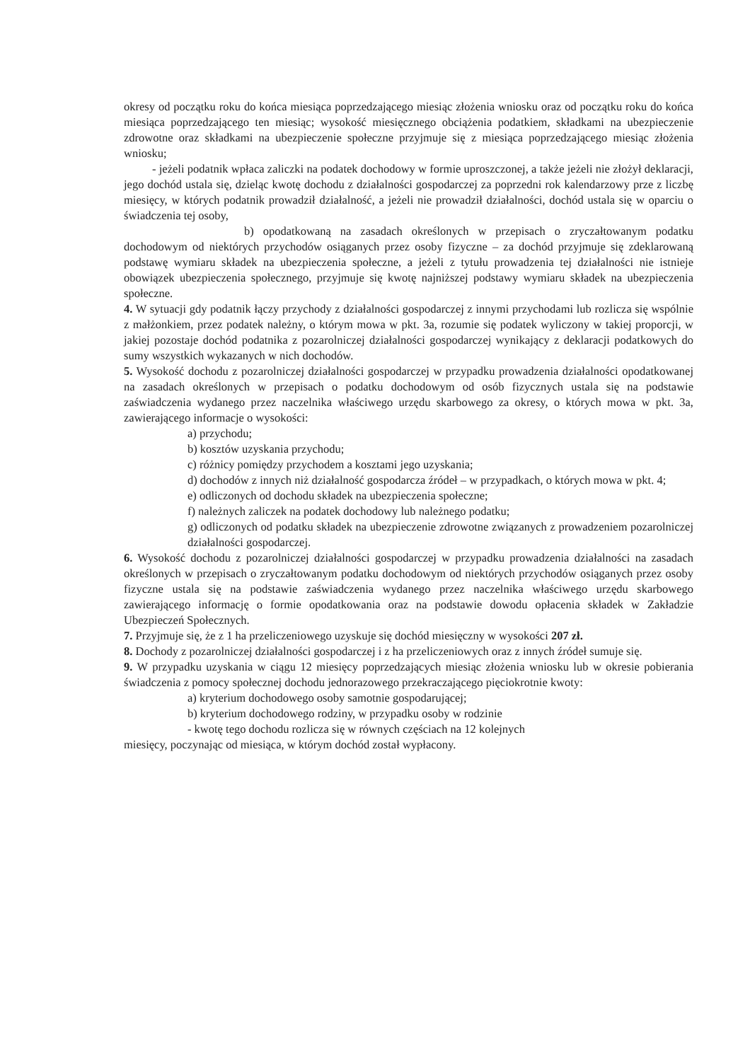okresy od początku roku do końca miesiąca poprzedzającego miesiąc złożenia wniosku oraz od początku roku do końca miesiąca poprzedzającego ten miesiąc; wysokość miesięcznego obciążenia podatkiem, składkami na ubezpieczenie zdrowotne oraz składkami na ubezpieczenie społeczne przyjmuje się z miesiąca poprzedzającego miesiąc złożenia wniosku;
- jeżeli podatnik wpłaca zaliczki na podatek dochodowy w formie uproszczonej, a także jeżeli nie złożył deklaracji, jego dochód ustala się, dzieląc kwotę dochodu z działalności gospodarczej za poprzedni rok kalendarzowy prze z liczbę miesięcy, w których podatnik prowadził działalność, a jeżeli nie prowadził działalności, dochód ustala się w oparciu o świadczenia tej osoby,
b) opodatkowaną na zasadach określonych w przepisach o zryczałtowanym podatku dochodowym od niektórych przychodów osiąganych przez osoby fizyczne – za dochód przyjmuje się zdeklarowaną podstawę wymiaru składek na ubezpieczenia społeczne, a jeżeli z tytułu prowadzenia tej działalności nie istnieje obowiązek ubezpieczenia społecznego, przyjmuje się kwotę najniższej podstawy wymiaru składek na ubezpieczenia społeczne.
4. W sytuacji gdy podatnik łączy przychody z działalności gospodarczej z innymi przychodami lub rozlicza się wspólnie z małżonkiem, przez podatek należny, o którym mowa w pkt. 3a, rozumie się podatek wyliczony w takiej proporcji, w jakiej pozostaje dochód podatnika z pozarolniczej działalności gospodarczej wynikający z deklaracji podatkowych do sumy wszystkich wykazanych w nich dochodów.
5. Wysokość dochodu z pozarolniczej działalności gospodarczej w przypadku prowadzenia działalności opodatkowanej na zasadach określonych w przepisach o podatku dochodowym od osób fizycznych ustala się na podstawie zaświadczenia wydanego przez naczelnika właściwego urzędu skarbowego za okresy, o których mowa w pkt. 3a, zawierającego informacje o wysokości:
a) przychodu;
b) kosztów uzyskania przychodu;
c) różnicy pomiędzy przychodem a kosztami jego uzyskania;
d) dochodów z innych niż działalność gospodarcza źródeł – w przypadkach, o których mowa w pkt. 4;
e) odliczonych od dochodu składek na ubezpieczenia społeczne;
f) należnych zaliczek na podatek dochodowy lub należnego podatku;
g) odliczonych od podatku składek na ubezpieczenie zdrowotne związanych z prowadzeniem pozarolniczej działalności gospodarczej.
6. Wysokość dochodu z pozarolniczej działalności gospodarczej w przypadku prowadzenia działalności na zasadach określonych w przepisach o zryczałtowanym podatku dochodowym od niektórych przychodów osiąganych przez osoby fizyczne ustala się na podstawie zaświadczenia wydanego przez naczelnika właściwego urzędu skarbowego zawierającego informację o formie opodatkowania oraz na podstawie dowodu opłacenia składek w Zakładzie Ubezpieczeń Społecznych.
7. Przyjmuje się, że z 1 ha przeliczeniowego uzyskuje się dochód miesięczny w wysokości 207 zł.
8. Dochody z pozarolniczej działalności gospodarczej i z ha przeliczeniowych oraz z innych źródeł sumuje się.
9. W przypadku uzyskania w ciągu 12 miesięcy poprzedzających miesiąc złożenia wniosku lub w okresie pobierania świadczenia z pomocy społecznej dochodu jednorazowego przekraczającego pięciokrotnie kwoty:
a) kryterium dochodowego osoby samotnie gospodarującej;
b) kryterium dochodowego rodziny, w przypadku osoby w rodzinie
- kwotę tego dochodu rozlicza się w równych częściach na 12 kolejnych
miesięcy, poczynając od miesiąca, w którym dochód został wypłacony.